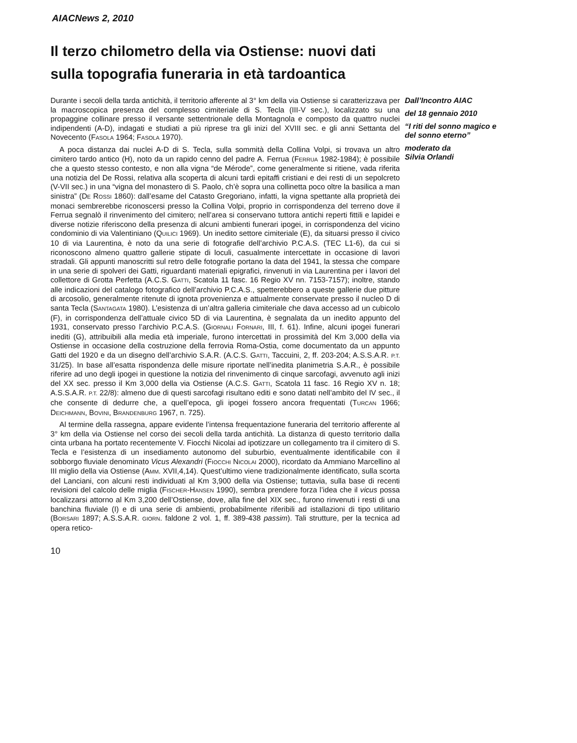AIACNews 2, 2010
Il terzo chilometro della via Ostiense: nuovi dati sulla topografia funeraria in età tardoantica
Durante i secoli della tarda antichità, il territorio afferente al 3° km della via Ostiense si caratterizzava per la macroscopica presenza del complesso cimiteriale di S. Tecla (III-V sec.), localizzato su una propaggine collinare presso il versante settentrionale della Montagnola e composto da quattro nuclei indipendenti (A-D), indagati e studiati a più riprese tra gli inizi del XVIII sec. e gli anni Settanta del Novecento (FASOLA 1964; FASOLA 1970).
A poca distanza dai nuclei A-D di S. Tecla, sulla sommità della Collina Volpi, si trovava un altro cimitero tardo antico (H), noto da un rapido cenno del padre A. Ferrua (FERRUA 1982-1984); è possibile che a questo stesso contesto, e non alla vigna “de Mérode”, come generalmente si ritiene, vada riferita una notizia del De Rossi, relativa alla scoperta di alcuni tardi epitaffi cristiani e dei resti di un sepolcreto (V-VII sec.) in una “vigna del monastero di S. Paolo, ch’è sopra una collinetta poco oltre la basilica a man sinistra” (DE ROSSI 1860): dall’esame del Catasto Gregoriano, infatti, la vigna spettante alla proprietà dei monaci sembrerebbe riconoscersi presso la Collina Volpi, proprio in corrispondenza del terreno dove il Ferrua segnalò il rinvenimento del cimitero; nell’area si conservano tuttora antichi reperti fittili e lapidei e diverse notizie riferiscono della presenza di alcuni ambienti funerari ipogei, in corrispondenza del vicino condominio di via Valentiniano (QUILICI 1969). Un inedito settore cimiteriale (E), da situarsi presso il civico 10 di via Laurentina, è noto da una serie di fotografie dell’archivio P.C.A.S. (TEC L1-6), da cui si riconoscono almeno quattro gallerie stipate di loculi, casualmente intercettate in occasione di lavori stradali. Gli appunti manoscritti sul retro delle fotografie portano la data del 1941, la stessa che compare in una serie di spolveri dei Gatti, riguardanti materiali epigrafici, rinvenuti in via Laurentina per i lavori del collettore di Grotta Perfetta (A.C.S. GATTI, Scatola 11 fasc. 16 Regio XV nn. 7153-7157); inoltre, stando alle indicazioni del catalogo fotografico dell’archivio P.C.A.S., spetterebbero a queste gallerie due pitture di arcosolio, generalmente ritenute di ignota provenienza e attualmente conservate presso il nucleo D di santa Tecla (SANTAGATA 1980). L’esistenza di un’altra galleria cimiteriale che dava accesso ad un cubicolo (F), in corrispondenza dell’attuale civico 5D di via Laurentina, è segnalata da un inedito appunto del 1931, conservato presso l’archivio P.C.A.S. (GIORNALI FORNARI, III, f. 61). Infine, alcuni ipogei funerari inediti (G), attribuibili alla media età imperiale, furono intercettati in prossimità del Km 3,000 della via Ostiense in occasione della costruzione della ferrovia Roma-Ostia, come documentato da un appunto Gatti del 1920 e da un disegno dell’archivio S.A.R. (A.C.S. GATTI, Taccuini, 2, ff. 203-204; A.S.S.A.R. P.T. 31/25). In base all’esatta rispondenza delle misure riportate nell’inedita planimetria S.A.R., è possibile riferire ad uno degli ipogei in questione la notizia del rinvenimento di cinque sarcofagi, avvenuto agli inizi del XX sec. presso il Km 3,000 della via Ostiense (A.C.S. GATTI, Scatola 11 fasc. 16 Regio XV n. 18; A.S.S.A.R. P.T. 22/8): almeno due di questi sarcofagi risultano editi e sono datati nell’ambito del IV sec., il che consente di dedurre che, a quell’epoca, gli ipogei fossero ancora frequentati (TURCAN 1966; DEICHMANN, BOVINI, BRANDENBURG 1967, n. 725).
Al termine della rassegna, appare evidente l’intensa frequentazione funeraria del territorio afferente al 3° km della via Ostiense nel corso dei secoli della tarda antichità. La distanza di questo territorio dalla cinta urbana ha portato recentemente V. Fiocchi Nicolai ad ipotizzare un collegamento tra il cimitero di S. Tecla e l’esistenza di un insediamento autonomo del suburbio, eventualmente identificabile con il sobborgo fluviale denominato Vicus Alexandri (FIOCCHI NICOLAI 2000), ricordato da Ammiano Marcellino al III miglio della via Ostiense (AMM. XVII,4,14). Quest’ultimo viene tradizionalmente identificato, sulla scorta del Lanciani, con alcuni resti individuati al Km 3,900 della via Ostiense; tuttavia, sulla base di recenti revisioni del calcolo delle miglia (FISCHER-HANSEN 1990), sembra prendere forza l’idea che il vicus possa localizzarsi attorno al Km 3,200 dell’Ostiense, dove, alla fine del XIX sec., furono rinvenuti i resti di una banchina fluviale (I) e di una serie di ambienti, probabilmente riferibili ad istallazioni di tipo utilitario (BORSARI 1897; A.S.S.A.R. GIORN. faldone 2 vol. 1, ff. 389-438 passim). Tali strutture, per la tecnica ad opera retico-
Dall’Incontro AIAC
del 18 gennaio 2010
“I riti del sonno magico e del sonno eterno”
moderato da
Silvia Orlandi
10